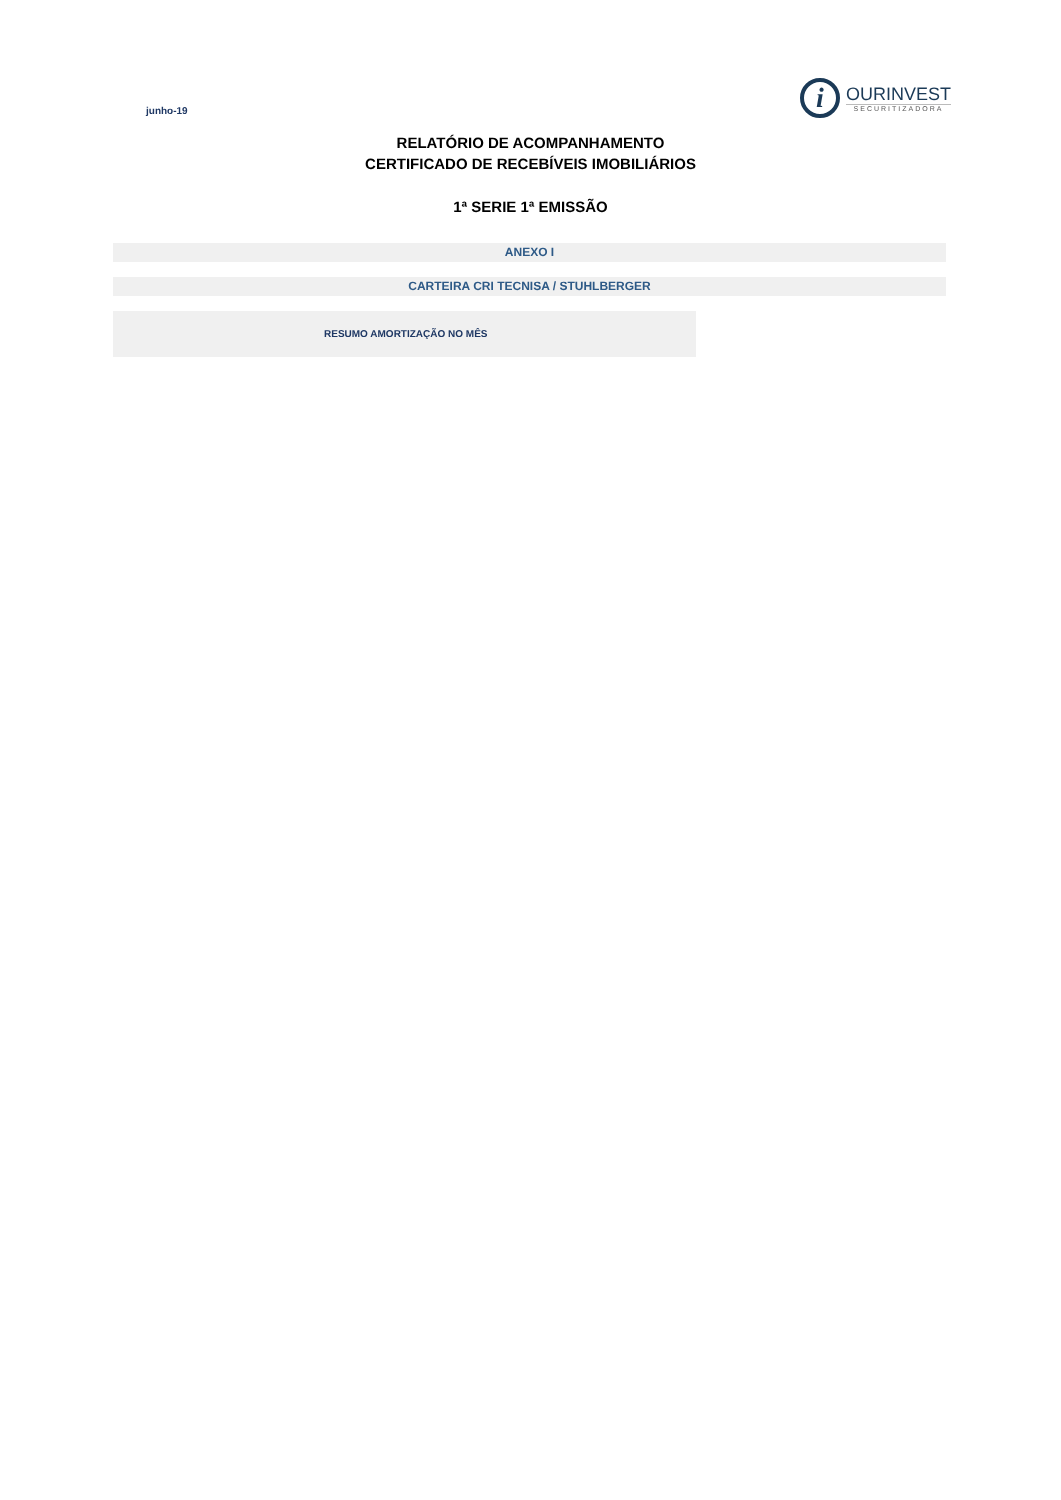junho-19
i
OURINVEST
SECURITIZADORA
RELATÓRIO DE ACOMPANHAMENTO
CERTIFICADO DE RECEBÍVEIS IMOBILIÁRIOS
1ª SERIE 1ª EMISSÃO
ANEXO I
CARTEIRA CRI TECNISA / STUHLBERGER
RESUMO AMORTIZAÇÃO NO MÊS